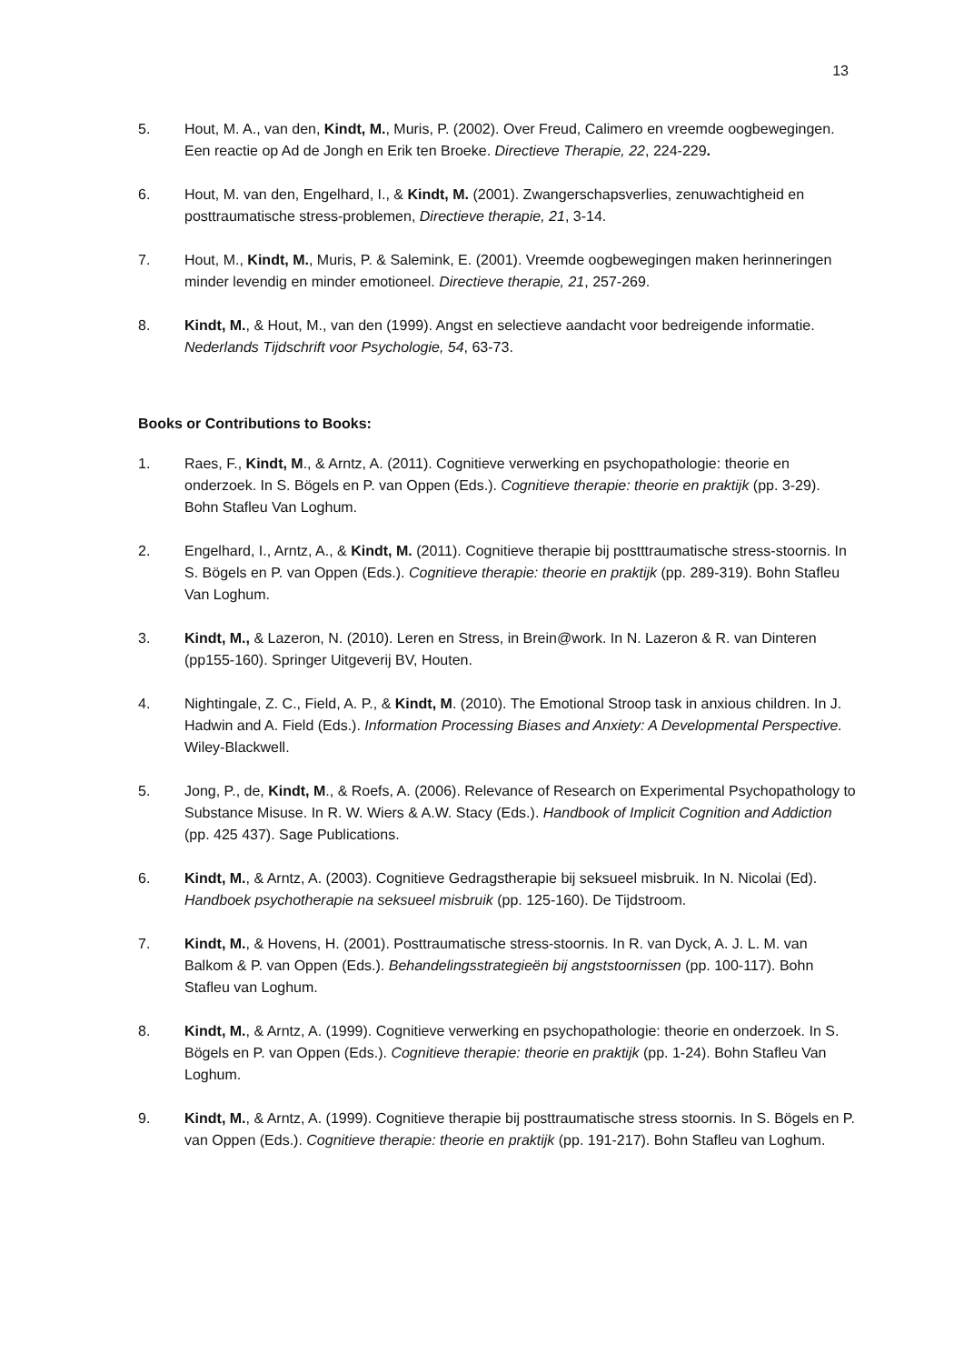13
5. Hout, M. A., van den, Kindt, M., Muris, P. (2002). Over Freud, Calimero en vreemde oogbewegingen. Een reactie op Ad de Jongh en Erik ten Broeke. Directieve Therapie, 22, 224-229.
6. Hout, M. van den, Engelhard, I., & Kindt, M. (2001). Zwangerschapsverlies, zenuwachtigheid en posttraumatische stress-problemen, Directieve therapie, 21, 3-14.
7. Hout, M., Kindt, M., Muris, P. & Salemink, E. (2001). Vreemde oogbewegingen maken herinneringen minder levendig en minder emotioneel. Directieve therapie, 21, 257-269.
8. Kindt, M., & Hout, M., van den (1999). Angst en selectieve aandacht voor bedreigende informatie. Nederlands Tijdschrift voor Psychologie, 54, 63-73.
Books or Contributions to Books:
1. Raes, F., Kindt, M., & Arntz, A. (2011). Cognitieve verwerking en psychopathologie: theorie en onderzoek. In S. Bögels en P. van Oppen (Eds.). Cognitieve therapie: theorie en praktijk (pp. 3-29). Bohn Stafleu Van Loghum.
2. Engelhard, I., Arntz, A., & Kindt, M. (2011). Cognitieve therapie bij postttraumatische stress-stoornis. In S. Bögels en P. van Oppen (Eds.). Cognitieve therapie: theorie en praktijk (pp. 289-319). Bohn Stafleu Van Loghum.
3. Kindt, M., & Lazeron, N. (2010). Leren en Stress, in Brein@work. In N. Lazeron & R. van Dinteren (pp155-160). Springer Uitgeverij BV, Houten.
4. Nightingale, Z. C., Field, A. P., & Kindt, M. (2010). The Emotional Stroop task in anxious children. In J. Hadwin and A. Field (Eds.). Information Processing Biases and Anxiety: A Developmental Perspective. Wiley-Blackwell.
5. Jong, P., de, Kindt, M., & Roefs, A. (2006). Relevance of Research on Experimental Psychopathology to Substance Misuse. In R. W. Wiers & A.W. Stacy (Eds.). Handbook of Implicit Cognition and Addiction (pp. 425 437). Sage Publications.
6. Kindt, M., & Arntz, A. (2003). Cognitieve Gedragstherapie bij seksueel misbruik. In N. Nicolai (Ed). Handboek psychotherapie na seksueel misbruik (pp. 125-160). De Tijdstroom.
7. Kindt, M., & Hovens, H. (2001). Posttraumatische stress-stoornis. In R. van Dyck, A. J. L. M. van Balkom & P. van Oppen (Eds.). Behandelingsstrategieën bij angststoornissen (pp. 100-117). Bohn Stafleu van Loghum.
8. Kindt, M., & Arntz, A. (1999). Cognitieve verwerking en psychopathologie: theorie en onderzoek. In S. Bögels en P. van Oppen (Eds.). Cognitieve therapie: theorie en praktijk (pp. 1-24). Bohn Stafleu Van Loghum.
9. Kindt, M., & Arntz, A. (1999). Cognitieve therapie bij posttraumatische stress stoornis. In S. Bögels en P. van Oppen (Eds.). Cognitieve therapie: theorie en praktijk (pp. 191-217). Bohn Stafleu van Loghum.